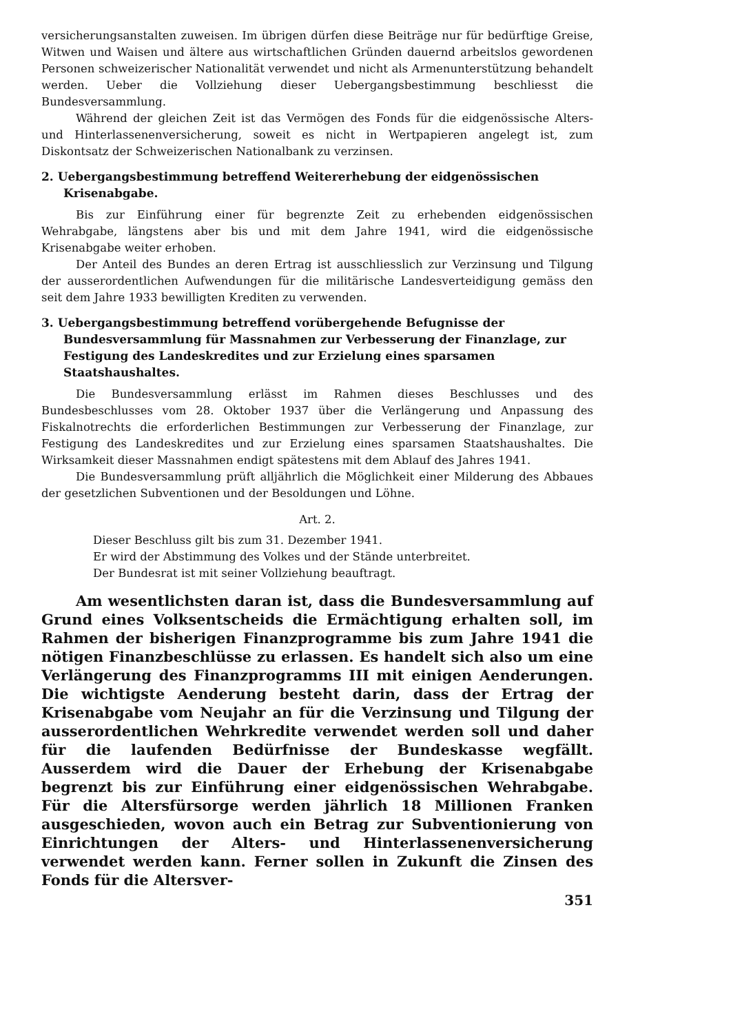versicherungsanstalten zuweisen. Im übrigen dürfen diese Beiträge nur für bedürftige Greise, Witwen und Waisen und ältere aus wirtschaftlichen Gründen dauernd arbeitslos gewordenen Personen schweizerischer Nationalität verwendet und nicht als Armenunterstützung behandelt werden. Ueber die Vollziehung dieser Uebergangsbestimmung beschliesst die Bundesversammlung.
Während der gleichen Zeit ist das Vermögen des Fonds für die eidgenössische Alters- und Hinterlassenenversicherung, soweit es nicht in Wertpapieren angelegt ist, zum Diskontsatz der Schweizerischen Nationalbank zu verzinsen.
2. Uebergangsbestimmung betreffend Weitererhebung der eidgenössischen Krisenabgabe.
Bis zur Einführung einer für begrenzte Zeit zu erhebenden eidgenössischen Wehrabgabe, längstens aber bis und mit dem Jahre 1941, wird die eidgenössische Krisenabgabe weiter erhoben.
Der Anteil des Bundes an deren Ertrag ist ausschliesslich zur Verzinsung und Tilgung der ausserordentlichen Aufwendungen für die militärische Landesverteidigung gemäss den seit dem Jahre 1933 bewilligten Krediten zu verwenden.
3. Uebergangsbestimmung betreffend vorübergehende Befugnisse der Bundesversammlung für Massnahmen zur Verbesserung der Finanzlage, zur Festigung des Landeskredites und zur Erzielung eines sparsamen Staatshaushaltes.
Die Bundesversammlung erlässt im Rahmen dieses Beschlusses und des Bundesbeschlusses vom 28. Oktober 1937 über die Verlängerung und Anpassung des Fiskalnotrechts die erforderlichen Bestimmungen zur Verbesserung der Finanzlage, zur Festigung des Landeskredites und zur Erzielung eines sparsamen Staatshaushaltes. Die Wirksamkeit dieser Massnahmen endigt spätestens mit dem Ablauf des Jahres 1941.
Die Bundesversammlung prüft alljährlich die Möglichkeit einer Milderung des Abbaues der gesetzlichen Subventionen und der Besoldungen und Löhne.
Art. 2.
Dieser Beschluss gilt bis zum 31. Dezember 1941.
Er wird der Abstimmung des Volkes und der Stände unterbreitet.
Der Bundesrat ist mit seiner Vollziehung beauftragt.
Am wesentlichsten daran ist, dass die Bundesversammlung auf Grund eines Volksentscheids die Ermächtigung erhalten soll, im Rahmen der bisherigen Finanzprogramme bis zum Jahre 1941 die nötigen Finanzbeschlüsse zu erlassen. Es handelt sich also um eine Verlängerung des Finanzprogramms III mit einigen Aenderungen. Die wichtigste Aenderung besteht darin, dass der Ertrag der Krisenabgabe vom Neujahr an für die Verzinsung und Tilgung der ausserordentlichen Wehrkredite verwendet werden soll und daher für die laufenden Bedürfnisse der Bundeskasse wegfällt. Ausserdem wird die Dauer der Erhebung der Krisenabgabe begrenzt bis zur Einführung einer eidgenössischen Wehrabgabe. Für die Altersfürsorge werden jährlich 18 Millionen Franken ausgeschieden, wovon auch ein Betrag zur Subventionierung von Einrichtungen der Alters- und Hinterlassenenversicherung verwendet werden kann. Ferner sollen in Zukunft die Zinsen des Fonds für die Altersver-
351